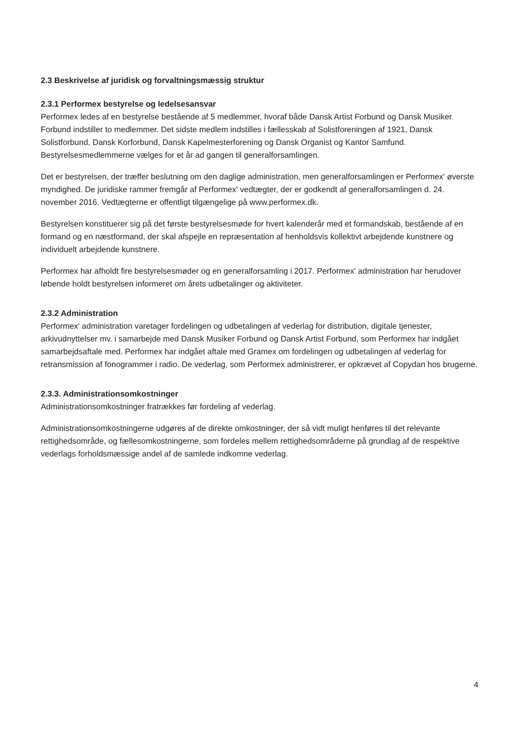2.3 Beskrivelse af juridisk og forvaltningsmæssig struktur
2.3.1 Performex bestyrelse og ledelsesansvar
Performex ledes af en bestyrelse bestående af 5 medlemmer, hvoraf både Dansk Artist Forbund og Dansk Musiker Forbund indstiller to medlemmer. Det sidste medlem indstilles i fællesskab af Solistforeningen af 1921, Dansk Solistforbund, Dansk Korforbund, Dansk Kapelmesterforening og Dansk Organist og Kantor Samfund. Bestyrelsesmedlemmerne vælges for et år ad gangen til generalforsamlingen.
Det er bestyrelsen, der træffer beslutning om den daglige administration, men generalforsamlingen er Performex' øverste myndighed. De juridiske rammer fremgår af Performex' vedtægter, der er godkendt af generalforsamlingen d. 24. november 2016. Vedtægterne er offentligt tilgængelige på www.performex.dk.
Bestyrelsen konstituerer sig på det første bestyrelsesmøde for hvert kalenderår med et formandskab, bestående af en formand og en næstformand, der skal afspejle en repræsentation af henholdsvis kollektivt arbejdende kunstnere og individuelt arbejdende kunstnere.
Performex har afholdt fire bestyrelsesmøder og en generalforsamling i 2017. Performex' administration har herudover løbende holdt bestyrelsen informeret om årets udbetalinger og aktiviteter.
2.3.2 Administration
Performex' administration varetager fordelingen og udbetalingen af vederlag for distribution, digitale tjenester, arkivudnyttelser mv. i samarbejde med Dansk Musiker Forbund og Dansk Artist Forbund, som Performex har indgået samarbejdsaftale med. Performex har indgået aftale med Gramex om fordelingen og udbetalingen af vederlag for retransmission af fonogrammer i radio. De vederlag, som Performex administrerer, er opkrævet af Copydan hos brugerne.
2.3.3. Administrationsomkostninger
Administrationsomkostninger fratrækkes før fordeling af vederlag.
Administrationsomkostningerne udgøres af de direkte omkostninger, der så vidt muligt henføres til det relevante rettighedsområde, og fællesomkostningerne, som fordeles mellem rettighedsområderne på grundlag af de respektive vederlags forholdsmæssige andel af de samlede indkomne vederlag.
4